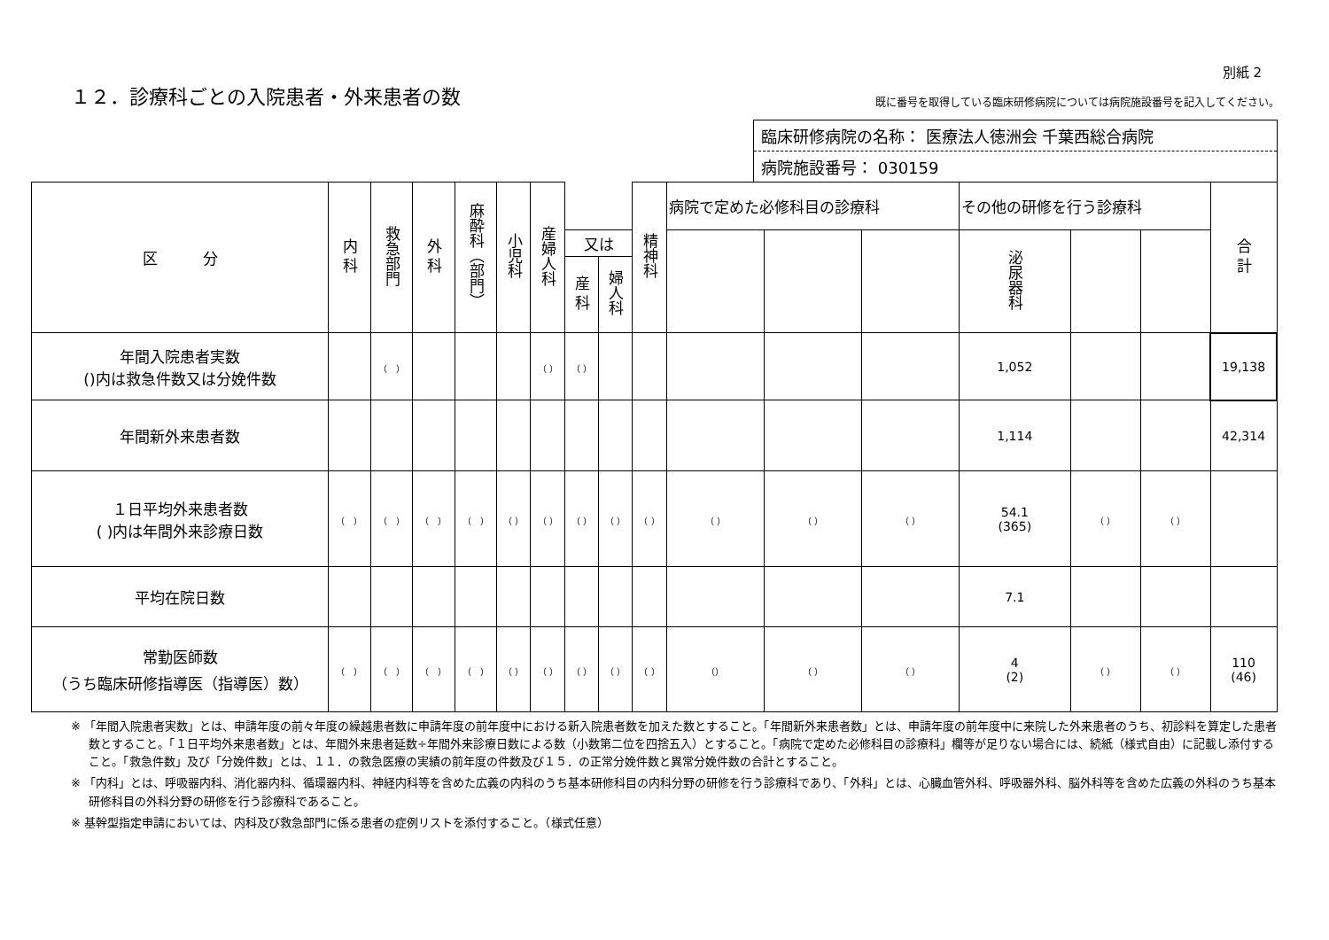別紙 2
１２．診療科ごとの入院患者・外来患者の数
既に番号を取得している臨床研修病院については病院施設番号を記入してください。
臨床研修病院の名称： 医療法人徳洲会 千葉西総合病院
病院施設番号： 030159
| 区 分 | 内 科 | 救急部門 | 外 科 | 麻酔科（部門） | 小児科 | 産婦人科 | | | 精神科 | 病院で定めた必修科目の診療科 | | | その他の研修を行う診療科 | | | 合 計 |
| --- | --- | --- | --- | --- | --- | --- | --- | --- | --- | --- | --- | --- | --- | --- | --- | --- |
| | | | | | | | 又は | | | | | | 泌尿器科 | | | |
| | | | | | | | 産 科 | 婦人科 | | | | | | | | |
| 年間入院患者実数 ()内は救急件数又は分娩件数 | | （ ） | | | | （ ） | （ ） | | | | | | 1,052 | | | 19,138 |
| 年間新外来患者数 | | | | | | | | | | | | | 1,114 | | | 42,314 |
| １日平均外来患者数 ( )内は年間外来診療日数 | （ ） | （ ） | （ ） | （ ） | （ ） | （ ） | （ ） | （ ） | （ ） | （ ） | （ ） | （ ） | 54.1 (365) | （ ） | （ ） | |
| 平均在院日数 | | | | | | | | | | | | | 7.1 | | | |
| 常勤医師数 （うち臨床研修指導医（指導医）数） | （ ） | （ ） | （ ） | （ ） | （ ） | （ ） | （ ） | （ ） | （ ） | （） | （ ） | （ ） | 4 (2) | （ ） | （ ） | 110 (46) |
※ 「年間入院患者実数」とは、申請年度の前々年度の繰越患者数に申請年度の前年度中における新入院患者数を加えた数とすること。「年間新外来患者数」とは、申請年度の前年度中に来院した外来患者のうち、初診料を算定した患者数とすること。「１日平均外来患者数」とは、年間外来患者延数÷年間外来診療日数による数（小数第二位を四捨五入）とすること。「病院で定めた必修科目の診療科」欄等が足りない場合には、続紙（様式自由）に記載し添付すること。「救急件数」及び「分娩件数」とは、１１．の救急医療の実績の前年度の件数及び１５．の正常分娩件数と異常分娩件数の合計とすること。
※ 「内科」とは、呼吸器内科、消化器内科、循環器内科、神経内科等を含めた広義の内科のうち基本研修科目の内科分野の研修を行う診療科であり、「外科」とは、心臓血管外科、呼吸器外科、脳外科等を含めた広義の外科のうち基本研修科目の外科分野の研修を行う診療科であること。
※ 基幹型指定申請においては、内科及び救急部門に係る患者の症例リストを添付すること。（様式任意）